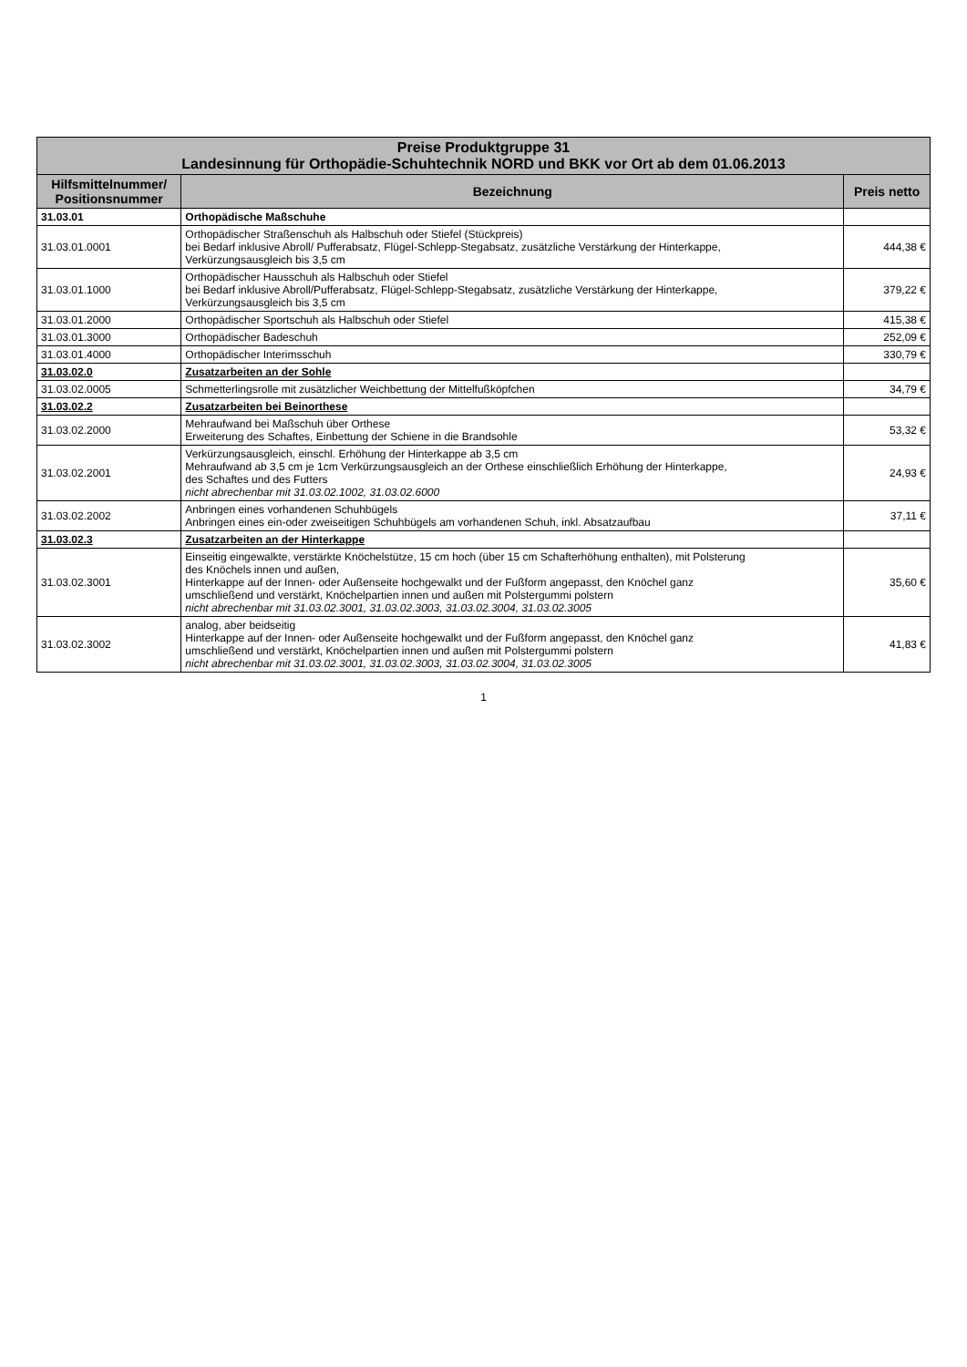| Preise Produktgruppe 31 Landesinnung für Orthopädie-Schuhtechnik NORD und BKK vor Ort ab dem 01.06.2013 | | |
| --- | --- | --- |
| Hilfsmittelnummer/ Positionsnummer | Bezeichnung | Preis netto |
| 31.03.01 | Orthopädische Maßschuhe | |
| 31.03.01.0001 | Orthopädischer Straßenschuh als Halbschuh oder Stiefel (Stückpreis) bei Bedarf inklusive Abroll/ Pufferabsatz, Flügel-Schlepp-Stegabsatz, zusätzliche Verstärkung der Hinterkappe, Verkürzungsausgleich bis 3,5 cm | 444,38 € |
| 31.03.01.1000 | Orthopädischer Hausschuh als Halbschuh oder Stiefel bei Bedarf inklusive Abroll/Pufferabsatz, Flügel-Schlepp-Stegabsatz, zusätzliche Verstärkung der Hinterkappe, Verkürzungsausgleich bis 3,5 cm | 379,22 € |
| 31.03.01.2000 | Orthopädischer Sportschuh als Halbschuh oder Stiefel | 415,38 € |
| 31.03.01.3000 | Orthopädischer Badeschuh | 252,09 € |
| 31.03.01.4000 | Orthopädischer Interimsschuh | 330,79 € |
| 31.03.02.0 | Zusatzarbeiten an der Sohle | |
| 31.03.02.0005 | Schmetterlingsrolle mit zusätzlicher Weichbettung der Mittelfußköpfchen | 34,79 € |
| 31.03.02.2 | Zusatzarbeiten bei Beinorthese | |
| 31.03.02.2000 | Mehraufwand bei Maßschuh über Orthese Erweiterung des Schaftes, Einbettung der Schiene in die Brandsohle | 53,32 € |
| 31.03.02.2001 | Verkürzungsausgleich, einschl. Erhöhung der Hinterkappe ab 3,5 cm Mehraufwand ab 3,5 cm je 1cm Verkürzungsausgleich an der Orthese einschließlich Erhöhung der Hinterkappe, des Schaftes und des Futters nicht abrechenbar mit 31.03.02.1002, 31.03.02.6000 | 24,93 € |
| 31.03.02.2002 | Anbringen eines vorhandenen Schuhbügels Anbringen eines ein-oder zweiseitigen Schuhbügels am vorhandenen Schuh, inkl. Absatzaufbau | 37,11 € |
| 31.03.02.3 | Zusatzarbeiten an der Hinterkappe | |
| 31.03.02.3001 | Einseitig eingewalkte, verstärkte Knöchelstütze, 15 cm hoch (über 15 cm Schafterhöhung enthalten), mit Polsterung des Knöchels innen und außen, Hinterkappe auf der Innen- oder Außenseite hochgewalkt und der Fußform angepasst, den Knöchel ganz umschließend und verstärkt, Knöchelpartien innen und außen mit Polstergummi polstern nicht abrechenbar mit 31.03.02.3001, 31.03.02.3003, 31.03.02.3004, 31.03.02.3005 | 35,60 € |
| 31.03.02.3002 | analog, aber beidseitig Hinterkappe auf der Innen- oder Außenseite hochgewalkt und der Fußform angepasst, den Knöchel ganz umschließend und verstärkt, Knöchelpartien innen und außen mit Polstergummi polstern nicht abrechenbar mit 31.03.02.3001, 31.03.02.3003, 31.03.02.3004, 31.03.02.3005 | 41,83 € |
1